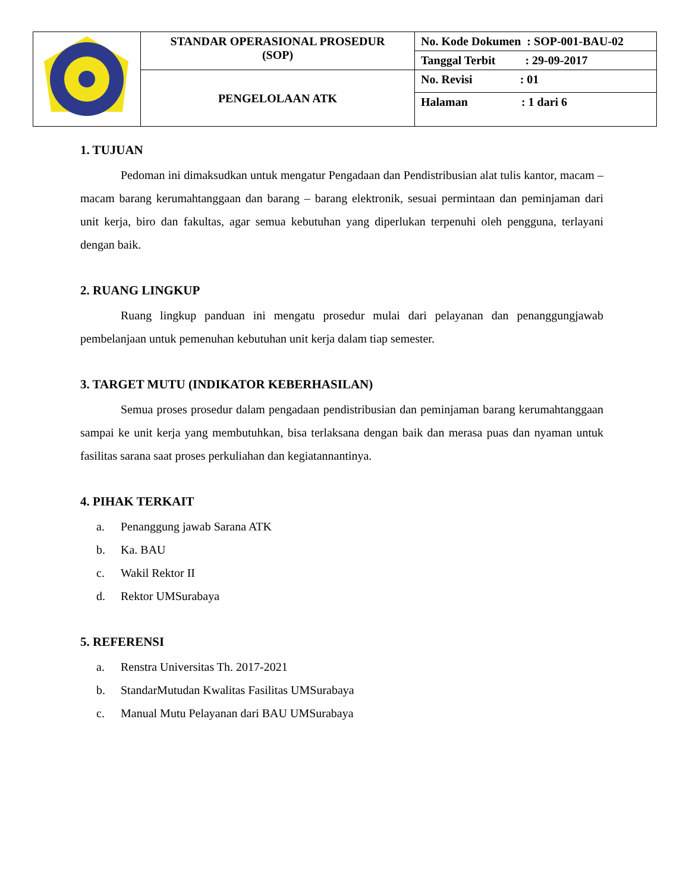| | STANDAR OPERASIONAL PROSEDUR (SOP) | No. Kode Dokumen : SOP-001-BAU-02 |
| | | Tanggal Terbit : 29-09-2017 |
| | PENGELOLAAN ATK | No. Revisi : 01 |
| | | Halaman : 1 dari 6 |
1. TUJUAN
Pedoman ini dimaksudkan untuk mengatur Pengadaan dan Pendistribusian alat tulis kantor, macam – macam barang kerumahtanggaan dan barang – barang elektronik, sesuai permintaan dan peminjaman dari unit kerja, biro dan fakultas, agar semua kebutuhan yang diperlukan terpenuhi oleh pengguna, terlayani dengan baik.
2. RUANG LINGKUP
Ruang lingkup panduan ini mengatu prosedur mulai dari pelayanan dan penanggungjawab pembelanjaan untuk pemenuhan kebutuhan unit kerja dalam tiap semester.
3. TARGET MUTU (INDIKATOR KEBERHASILAN)
Semua proses prosedur dalam pengadaan pendistribusian dan peminjaman barang kerumahtanggaan sampai ke unit kerja yang membutuhkan, bisa terlaksana dengan baik dan merasa puas dan nyaman untuk fasilitas sarana saat proses perkuliahan dan kegiatannantinya.
4. PIHAK TERKAIT
a. Penanggung jawab Sarana ATK
b. Ka. BAU
c. Wakil Rektor II
d. Rektor UMSurabaya
5. REFERENSI
a. Renstra Universitas Th. 2017-2021
b. StandarMutudan Kwalitas Fasilitas UMSurabaya
c. Manual Mutu Pelayanan dari BAU UMSurabaya